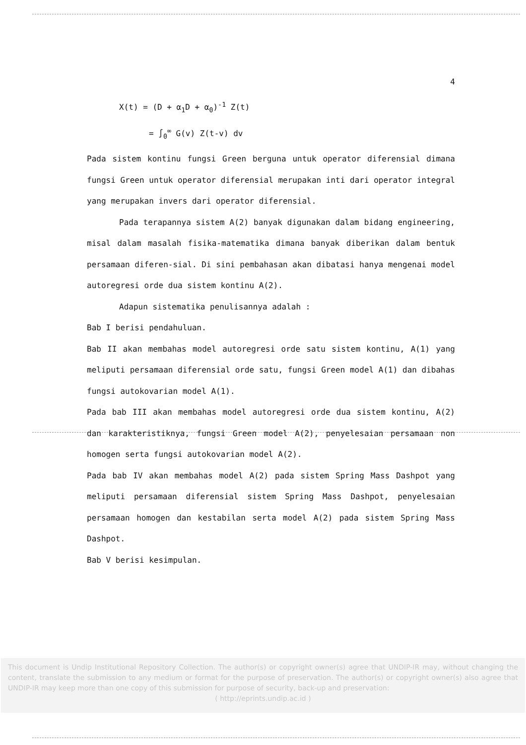4
X(t) = (D + α<sub>1</sub>D + α<sub>0</sub>)<sup>-1</sup> Z(t)
= ∫<sub>0</sub><sup>∞</sup> G(v) Z(t-v) dv
Pada sistem kontinu fungsi Green berguna untuk operator diferensial dimana fungsi Green untuk operator diferensial merupakan inti dari operator integral yang merupakan invers dari operator diferensial.
Pada terapannya sistem A(2) banyak digunakan dalam bidang engineering, misal dalam masalah fisika-matematika dimana banyak diberikan dalam bentuk persamaan diferen-sial. Di sini pembahasan akan dibatasi hanya mengenai model autoregresi orde dua sistem kontinu A(2).
Adapun sistematika penulisannya adalah :
Bab I berisi pendahuluan.
Bab II akan membahas model autoregresi orde satu sistem kontinu, A(1) yang meliputi persamaan diferensial orde satu, fungsi Green model A(1) dan dibahas fungsi autokovarian model A(1).
Pada bab III akan membahas model autoregresi orde dua sistem kontinu, A(2) dan karakteristiknya, fungsi Green model A(2), penyelesaian persamaan non homogen serta fungsi autokovarian model A(2).
Pada bab IV akan membahas model A(2) pada sistem Spring Mass Dashpot yang meliputi persamaan diferensial sistem Spring Mass Dashpot, penyelesaian persamaan homogen dan kestabilan serta model A(2) pada sistem Spring Mass Dashpot.
Bab V berisi kesimpulan.
This document is Undip Institutional Repository Collection. The author(s) or copyright owner(s) agree that UNDIP-IR may, without changing the content, translate the submission to any medium or format for the purpose of preservation. The author(s) or copyright owner(s) also agree that UNDIP-IR may keep more than one copy of this submission for purpose of security, back-up and preservation:
( http://eprints.undip.ac.id )